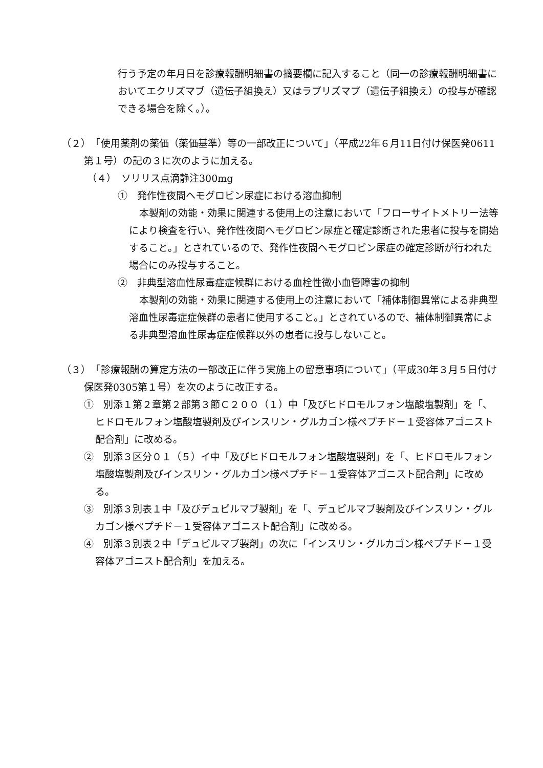行う予定の年月日を診療報酬明細書の摘要欄に記入すること（同一の診療報酬明細書においてエクリズマブ（遺伝子組換え）又はラブリズマブ（遺伝子組換え）の投与が確認できる場合を除く。）。
（２）　「使用薬剤の薬価（薬価基準）等の一部改正について」（平成22年６月11日付け保医発0611第１号）の記の３に次のように加える。
（４）　ソリリス点滴静注300mg
①　発作性夜間ヘモグロビン尿症における溶血抑制
本製剤の効能・効果に関連する使用上の注意において「フローサイトメトリー法等により検査を行い、発作性夜間ヘモグロビン尿症と確定診断された患者に投与を開始すること。」とされているので、発作性夜間ヘモグロビン尿症の確定診断が行われた場合にのみ投与すること。
②　非典型溶血性尿毒症症候群における血栓性微小血管障害の抑制
本製剤の効能・効果に関連する使用上の注意において「補体制御異常による非典型溶血性尿毒症症候群の患者に使用すること。」とされているので、補体制御異常による非典型溶血性尿毒症症候群以外の患者に投与しないこと。
（３）　「診療報酬の算定方法の一部改正に伴う実施上の留意事項について」（平成30年３月５日付け保医発0305第１号）を次のように改正する。
①　別添１第２章第２部第３節Ｃ２００（１）中「及びヒドロモルフォン塩酸塩製剤」を「、ヒドロモルフォン塩酸塩製剤及びインスリン・グルカゴン様ペプチド－１受容体アゴニスト配合剤」に改める。
②　別添３区分０１（５）イ中「及びヒドロモルフォン塩酸塩製剤」を「、ヒドロモルフォン塩酸塩製剤及びインスリン・グルカゴン様ペプチド－１受容体アゴニスト配合剤」に改める。
③　別添３別表１中「及びデュピルマブ製剤」を「、デュピルマブ製剤及びインスリン・グルカゴン様ペプチド－１受容体アゴニスト配合剤」に改める。
④　別添３別表２中「デュピルマブ製剤」の次に「インスリン・グルカゴン様ペプチド－１受容体アゴニスト配合剤」を加える。